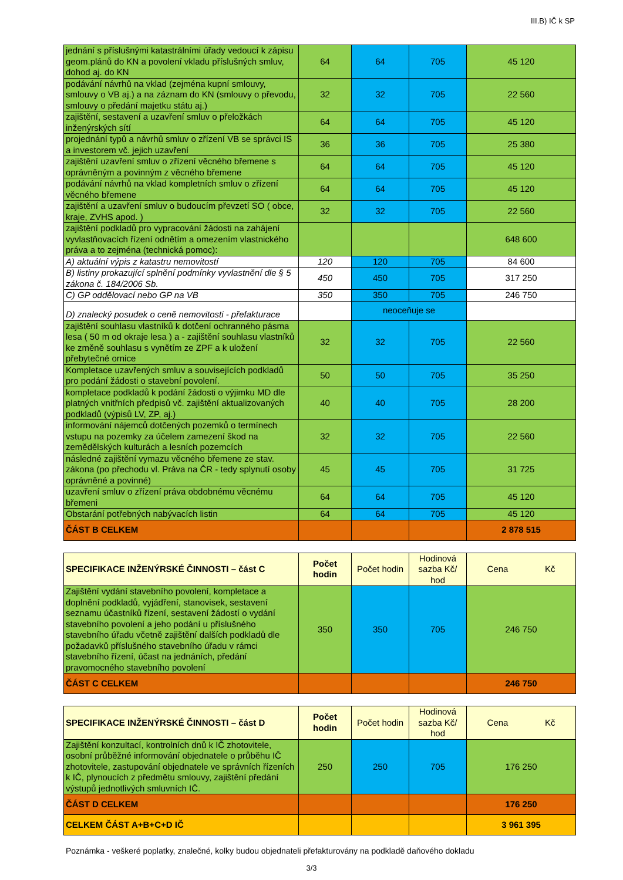III.B) IČ k SP
| jednání s příslušnými katastrálními úřady vedoucí k zápisu geom.plánů do KN a povolení vkladu příslušných smluv, dohod aj. do KN | 64 | 64 | 705 | 45 120 |
| podávání návrhů na vklad (zejména kupní smlouvy, smlouvy o VB aj.) a na záznam do KN (smlouvy o převodu, smlouvy o předání majetku státu aj.) | 32 | 32 | 705 | 22 560 |
| zajištění, sestavení a uzavření smluv o přeložkách inženýrských sítí | 64 | 64 | 705 | 45 120 |
| projednání typů a návrhů smluv o zřízení VB se správci IS a investorem vč. jejich uzavření | 36 | 36 | 705 | 25 380 |
| zajištění uzavření smluv o zřízení věcného břemene s oprávněným a povinným z věcného břemene | 64 | 64 | 705 | 45 120 |
| podávání návrhů na vklad kompletních smluv o zřízení věcného břemene | 64 | 64 | 705 | 45 120 |
| zajištění a uzavření smluv o budoucím převzetí SO ( obce, kraje, ZVHS apod. ) | 32 | 32 | 705 | 22 560 |
| zajištění podkladů pro vypracování žádosti na zahájení vyvlastňovacích řízení odnětím a omezením vlastnického práva a to zejména (technická pomoc): | | | | 648 600 |
| A) aktuální výpis z katastru nemovitostí | 120 | 120 | 705 | 84 600 |
| B) listiny prokazující splnění podmínky vyvlastnění dle § 5 zákona č. 184/2006 Sb. | 450 | 450 | 705 | 317 250 |
| C) GP oddělovací nebo GP na VB | 350 | 350 | 705 | 246 750 |
| D) znalecký posudek o ceně nemovitosti - přefakturace | | neoceňuje se | | |
| zajištění souhlasu vlastníků k dotčení ochranného pásma lesa ( 50 m od okraje lesa ) a - zajištění souhlasu vlastníků ke změně souhlasu s vynětím ze ZPF a k uložení přebytečné ornice | 32 | 32 | 705 | 22 560 |
| Kompletace uzavřených smluv a souvisejících podkladů pro podání žádosti o stavební povolení. | 50 | 50 | 705 | 35 250 |
| kompletace podkladů k podání žádosti o výjimku MD dle platných vnitřních předpisů vč. zajištění aktualizovaných podkladů (výpisů LV, ZP, aj.) | 40 | 40 | 705 | 28 200 |
| informování nájemců dotčených pozemků o termínech vstupu na pozemky za účelem zamezení škod na zemědělských kulturách a lesních pozemcích | 32 | 32 | 705 | 22 560 |
| následné zajištění vymazu věcného břemene ze stav. zákona (po přechodu vl. Práva na ČR - tedy splynutí osoby oprávněné a povinné) | 45 | 45 | 705 | 31 725 |
| uzavření smluv o zřízení práva obdobnému věcnému břemeni | 64 | 64 | 705 | 45 120 |
| Obstarání potřebných nabývacích listin | 64 | 64 | 705 | 45 120 |
| ČÁST B CELKEM | | | | 2 878 515 |
| SPECIFIKACE INŽENÝRSKÉ ČINNOSTI – část C | Počet hodin | Počet hodin | Hodinová sazba Kč/ hod | Cena Kč |
| Zajištění vydání stavebního povolení, kompletace a doplnění podkladů, vyjádření, stanovisek, sestavení seznamu účastníků řízení, sestavení žádostí o vydání stavebního povolení a jeho podání u příslušného stavebního úřadu včetně zajištění dalších podkladů dle požadavků příslušného stavebního úřadu v rámci stavebního řízení, účast na jednáních, předání pravomocného stavebního povolení | 350 | 350 | 705 | 246 750 |
| ČÁST C CELKEM | | | | 246 750 |
| SPECIFIKACE INŽENÝRSKÉ ČINNOSTI – část D | Počet hodin | Počet hodin | Hodinová sazba Kč/ hod | Cena Kč |
| Zajištění konzultací, kontrolních dnů k IČ zhotovitele, osobní průběžné informování objednatele o průběhu IČ zhotovitele, zastupování objednatele ve správních řízeních k IČ, plynoucích z předmětu smlouvy, zajištění předání výstupů jednotlivých smluvních IČ. | 250 | 250 | 705 | 176 250 |
| ČÁST D CELKEM | | | | 176 250 |
| CELKEM ČÁST A+B+C+D IČ | | | | 3 961 395 |
Poznámka - veškeré poplatky, znalečné, kolky budou objednateli přefakturovány na podkladě daňového dokladu
3/3